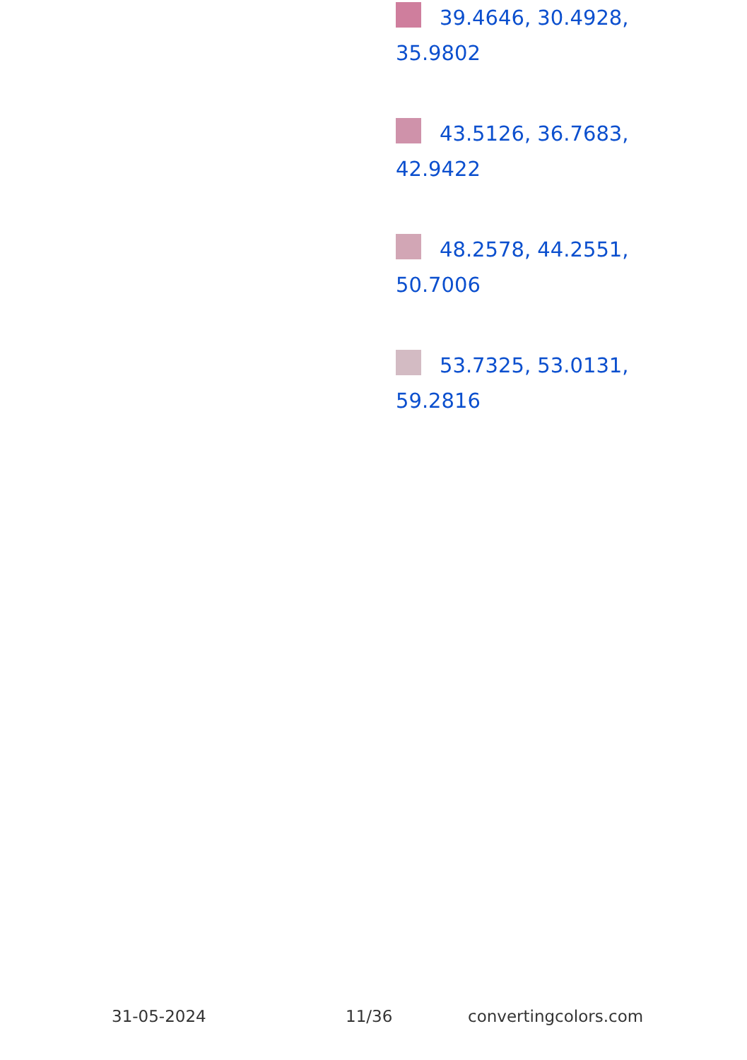39.4646, 30.4928, 35.9802
43.5126, 36.7683, 42.9422
48.2578, 44.2551, 50.7006
53.7325, 53.0131, 59.2816
31-05-2024 11/36 convertingcolors.com